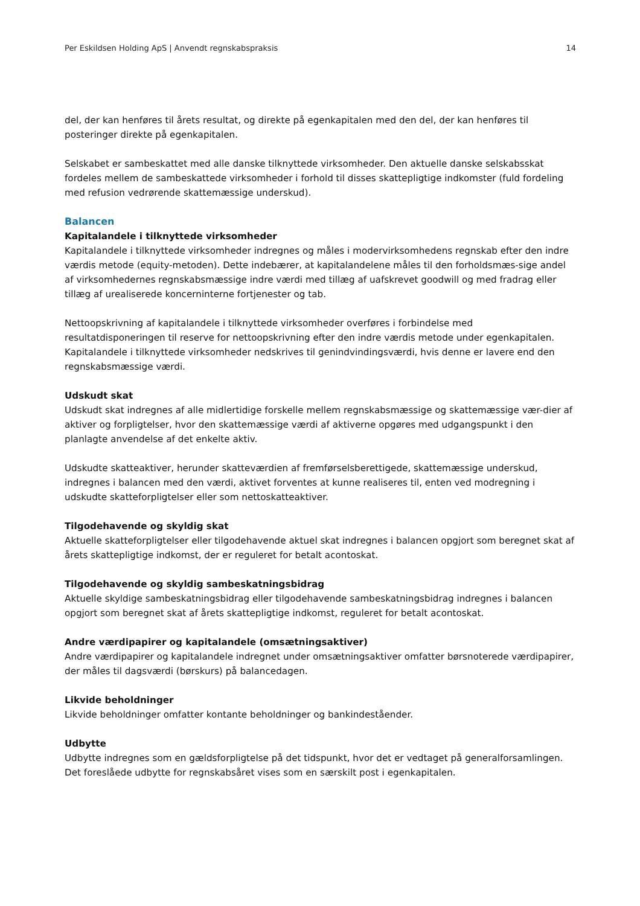Per Eskildsen Holding ApS | Anvendt regnskabspraksis 14
del, der kan henføres til årets resultat, og direkte på egenkapitalen med den del, der kan henføres til posteringer direkte på egenkapitalen.
Selskabet er sambeskattet med alle danske tilknyttede virksomheder. Den aktuelle danske selskabsskat fordeles mellem de sambeskattede virksomheder i forhold til disses skattepligtige indkomster (fuld fordeling med refusion vedrørende skattemæssige underskud).
Balancen
Kapitalandele i tilknyttede virksomheder
Kapitalandele i tilknyttede virksomheder indregnes og måles i modervirksomhedens regnskab efter den indre værdis metode (equity-metoden). Dette indebærer, at kapitalandelene måles til den forholdsmæs-sige andel af virksomhedernes regnskabsmæssige indre værdi med tillæg af uafskrevet goodwill og med fradrag eller tillæg af urealiserede koncerninterne fortjenester og tab.
Nettoopskrivning af kapitalandele i tilknyttede virksomheder overføres i forbindelse med resultatdisponeringen til reserve for nettoopskrivning efter den indre værdis metode under egenkapitalen.
Kapitalandele i tilknyttede virksomheder nedskrives til genindvindingsværdi, hvis denne er lavere end den regnskabsmæssige værdi.
Udskudt skat
Udskudt skat indregnes af alle midlertidige forskelle mellem regnskabsmæssige og skattemæssige vær-dier af aktiver og forpligtelser, hvor den skattemæssige værdi af aktiverne opgøres med udgangspunkt i den planlagte anvendelse af det enkelte aktiv.
Udskudte skatteaktiver, herunder skatteværdien af fremførselsberettigede, skattemæssige underskud, indregnes i balancen med den værdi, aktivet forventes at kunne realiseres til, enten ved modregning i udskudte skatteforpligtelser eller som nettoskatteaktiver.
Tilgodehavende og skyldig skat
Aktuelle skatteforpligtelser eller tilgodehavende aktuel skat indregnes i balancen opgjort som beregnet skat af årets skattepligtige indkomst, der er reguleret for betalt acontoskat.
Tilgodehavende og skyldig sambeskatningsbidrag
Aktuelle skyldige sambeskatningsbidrag eller tilgodehavende sambeskatningsbidrag indregnes i balancen opgjort som beregnet skat af årets skattepligtige indkomst, reguleret for betalt acontoskat.
Andre værdipapirer og kapitalandele (omsætningsaktiver)
Andre værdipapirer og kapitalandele indregnet under omsætningsaktiver omfatter børsnoterede værdipapirer, der måles til dagsværdi (børskurs) på balancedagen.
Likvide beholdninger
Likvide beholdninger omfatter kontante beholdninger og bankindeståender.
Udbytte
Udbytte indregnes som en gældsforpligtelse på det tidspunkt, hvor det er vedtaget på generalforsamlingen. Det foreslåede udbytte for regnskabsåret vises som en særskilt post i egenkapitalen.